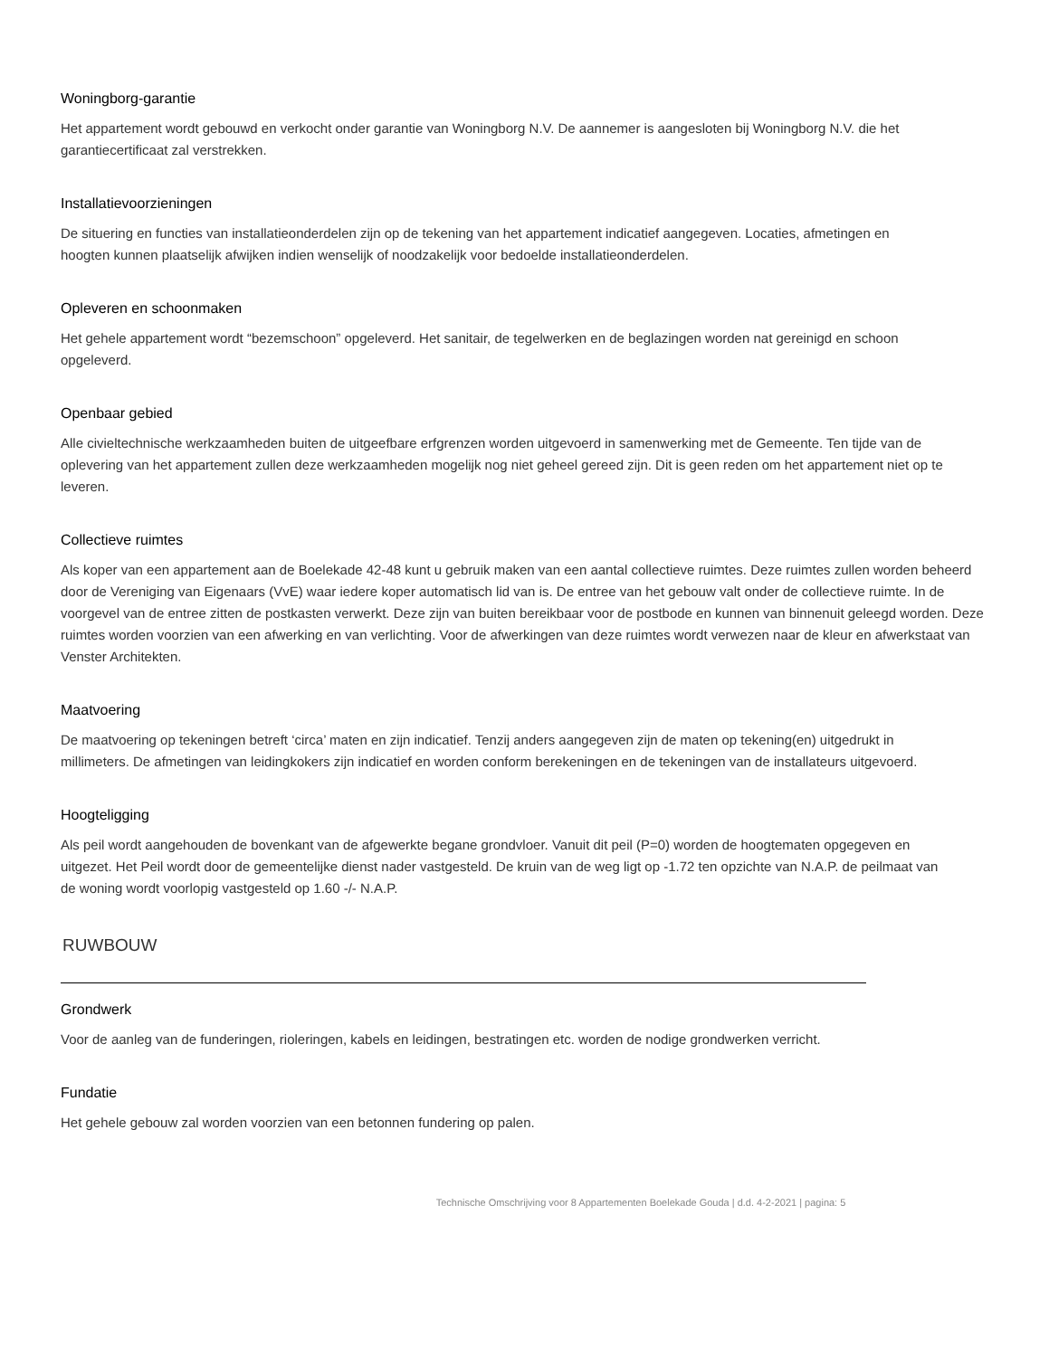Woningborg-garantie
Het appartement wordt gebouwd en verkocht onder garantie van Woningborg N.V. De aannemer is aangesloten bij Woningborg N.V. die het garantiecertificaat zal verstrekken.
Installatievoorzieningen
De situering en functies van installatieonderdelen zijn op de tekening van het appartement indicatief aangegeven. Locaties, afmetingen en hoogten kunnen plaatselijk afwijken indien wenselijk of noodzakelijk voor bedoelde installatieonderdelen.
Opleveren en schoonmaken
Het gehele appartement wordt “bezemschoon” opgeleverd. Het sanitair, de tegelwerken en de beglazingen worden nat gereinigd en schoon opgeleverd.
Openbaar gebied
Alle civieltechnische werkzaamheden buiten de uitgeefbare erfgrenzen worden uitgevoerd in samenwerking met de Gemeente. Ten tijde van de oplevering van het appartement zullen deze werkzaamheden mogelijk nog niet geheel gereed zijn. Dit is geen reden om het appartement niet op te leveren.
Collectieve ruimtes
Als koper van een appartement aan de Boelekade 42-48 kunt u gebruik maken van een aantal collectieve ruimtes. Deze ruimtes zullen worden beheerd door de Vereniging van Eigenaars (VvE) waar iedere koper automatisch lid van is. De entree van het gebouw valt onder de collectieve ruimte. In de voorgevel van de entree zitten de postkasten verwerkt. Deze zijn van buiten bereikbaar voor de postbode en kunnen van binnenuit geleegd worden. Deze ruimtes worden voorzien van een afwerking en van verlichting. Voor de afwerkingen van deze ruimtes wordt verwezen naar de kleur en afwerkstaat van Venster Architekten.
Maatvoering
De maatvoering op tekeningen betreft ‘circa’ maten en zijn indicatief. Tenzij anders aangegeven zijn de maten op tekening(en) uitgedrukt in millimeters. De afmetingen van leidingkokers zijn indicatief en worden conform berekeningen en de tekeningen van de installateurs uitgevoerd.
Hoogteligging
Als peil wordt aangehouden de bovenkant van de afgewerkte begane grondvloer. Vanuit dit peil (P=0) worden de hoogtematen opgegeven en uitgezet. Het Peil wordt door de gemeentelijke dienst nader vastgesteld. De kruin van de weg ligt op -1.72 ten opzichte van N.A.P. de peilmaat van de woning wordt voorlopig vastgesteld op 1.60 -/- N.A.P.
RUWBOUW
Grondwerk
Voor de aanleg van de funderingen, rioleringen, kabels en leidingen, bestratingen etc. worden de nodige grondwerken verricht.
Fundatie
Het gehele gebouw zal worden voorzien van een betonnen fundering op palen.
Technische Omschrijving voor 8 Appartementen Boelekade Gouda | d.d. 4-2-2021 | pagina: 5